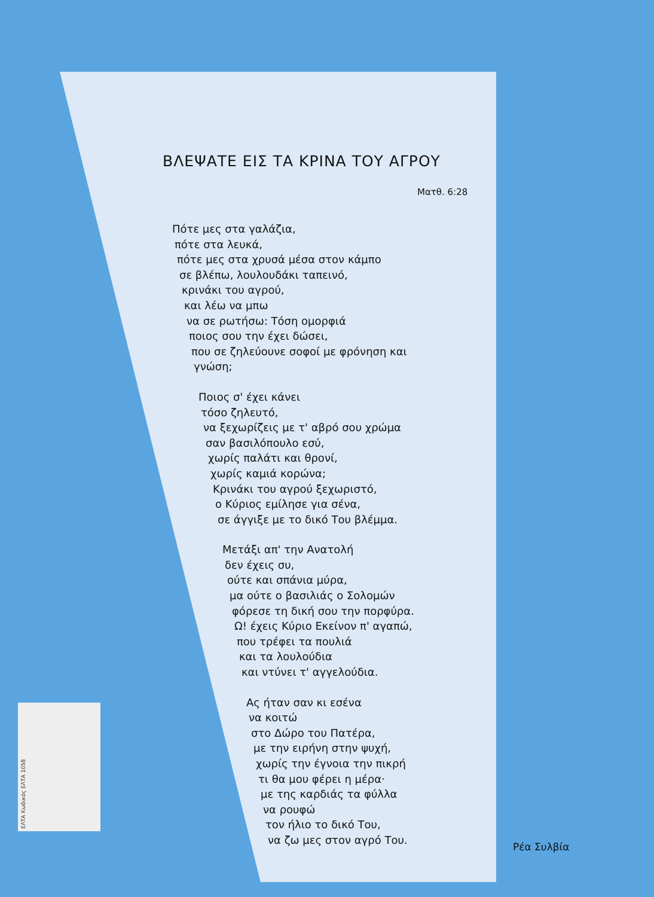ΒΛΕΨΑΤΕ ΕΙΣ ΤΑ ΚΡΙΝΑ ΤΟΥ ΑΓΡΟΥ
Ματθ. 6:28
Πότε μες στα γαλάζια,
πότε στα λευκά,
πότε μες στα χρυσά μέσα στον κάμπο
σε βλέπω, λουλουδάκι ταπεινό,
κρινάκι του αγρού,
και λέω να μπω
να σε ρωτήσω: Τόση ομορφιά
ποιος σου την έχει δώσει,
που σε ζηλεύουνε σοφοί με φρόνηση και
γνώση;
Ποιος σ' έχει κάνει
τόσο ζηλευτό,
να ξεχωρίζεις με τ' αβρό σου χρώμα
σαν βασιλόπουλο εσύ,
χωρίς παλάτι και θρονί,
χωρίς καμιά κορώνα;
Κρινάκι του αγρού ξεχωριστό,
ο Κύριος εμίλησε για σένα,
σε άγγιξε με το δικό Του βλέμμα.
Μετάξι απ' την Ανατολή
δεν έχεις συ,
ούτε και σπάνια μύρα,
μα ούτε ο βασιλιάς ο Σολομών
φόρεσε τη δική σου την πορφύρα.
Ω! έχεις Κύριο Εκείνον π' αγαπώ,
που τρέφει τα πουλιά
και τα λουλούδια
και ντύνει τ' αγγελούδια.
Ας ήταν σαν κι εσένα
να κοιτώ
στο Δώρο του Πατέρα,
με την ειρήνη στην ψυχή,
χωρίς την έγνοια την πικρή
τι θα μου φέρει η μέρα·
με της καρδιάς τα φύλλα
να ρουφώ
τον ήλιο το δικό Του,
να ζω μες στον αγρό Του.
Ρέα Συλβία
ΕΛΤΑ Κωδικός ΕΛΤΑ 1058